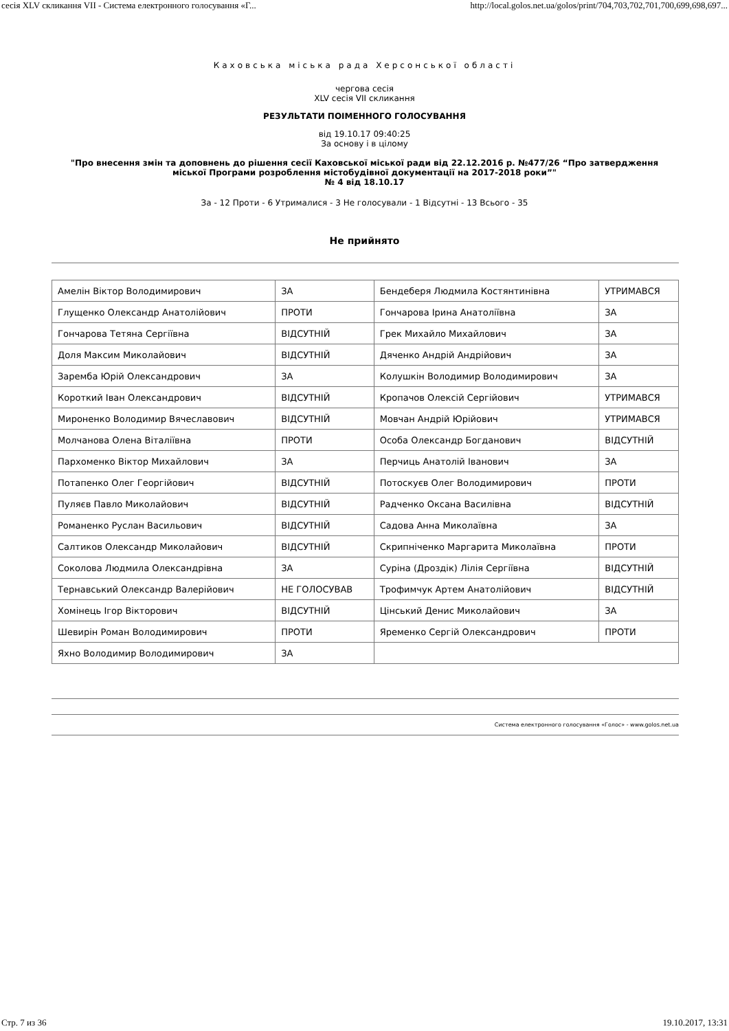сесія XLV скликання VII - Система електронного голосування «Г... http://local.golos.net.ua/golos/print/704,703,702,701,700,699,698,697...
Каховська міська рада Херсонської області
чергова сесія
XLV сесія VII скликання
РЕЗУЛЬТАТИ ПОІМЕННОГО ГОЛОСУВАННЯ
від 19.10.17 09:40:25
За основу і в цілому
"Про внесення змін та доповнень до рішення сесії Каховської міської ради від 22.12.2016 р. №477/26 “Про затвердження міської Програми розроблення містобудівної документації на 2017-2018 роки”"
№ 4 від 18.10.17
За - 12 Проти - 6 Утрималися - 3 Не голосували - 1 Відсутні - 13 Всього - 35
Не прийнято
| Амелін Віктор Володимирович | ЗА | Бендеберя Людмила Костянтинівна | УТРИМАВСЯ |
| Глущенко Олександр Анатолійович | ПРОТИ | Гончарова Ірина Анатоліївна | ЗА |
| Гончарова Тетяна Сергіївна | ВІДСУТНІЙ | Грек Михайло Михайлович | ЗА |
| Доля Максим Миколайович | ВІДСУТНІЙ | Дяченко Андрій Андрійович | ЗА |
| Заремба Юрій Олександрович | ЗА | Колушкін Володимир Володимирович | ЗА |
| Короткий Іван Олександрович | ВІДСУТНІЙ | Кропачов Олексій Сергійович | УТРИМАВСЯ |
| Мироненко Володимир Вячеславович | ВІДСУТНІЙ | Мовчан Андрій Юрійович | УТРИМАВСЯ |
| Молчанова Олена Віталіївна | ПРОТИ | Особа Олександр Богданович | ВІДСУТНІЙ |
| Пархоменко Віктор Михайлович | ЗА | Перчиць Анатолій Іванович | ЗА |
| Потапенко Олег Георгійович | ВІДСУТНІЙ | Потоскуєв Олег Володимирович | ПРОТИ |
| Пуляєв Павло Миколайович | ВІДСУТНІЙ | Радченко Оксана Василівна | ВІДСУТНІЙ |
| Романенко Руслан Васильович | ВІДСУТНІЙ | Садова Анна Миколаївна | ЗА |
| Салтиков Олександр Миколайович | ВІДСУТНІЙ | Скрипніченко Маргарита Миколаївна | ПРОТИ |
| Соколова Людмила Олександрівна | ЗА | Суріна (Дроздік) Лілія Сергіївна | ВІДСУТНІЙ |
| Тернавський Олександр Валерійович | НЕ ГОЛОСУВАВ | Трофимчук Артем Анатолійович | ВІДСУТНІЙ |
| Хомінець Ігор Вікторович | ВІДСУТНІЙ | Цінський Денис Миколайович | ЗА |
| Шевирін Роман Володимирович | ПРОТИ | Яременко Сергій Олександрович | ПРОТИ |
| Яхно Володимир Володимирович | ЗА | | |
Система електронного голосування «Голос» - www.golos.net.ua
Стр. 7 из 36 19.10.2017, 13:31